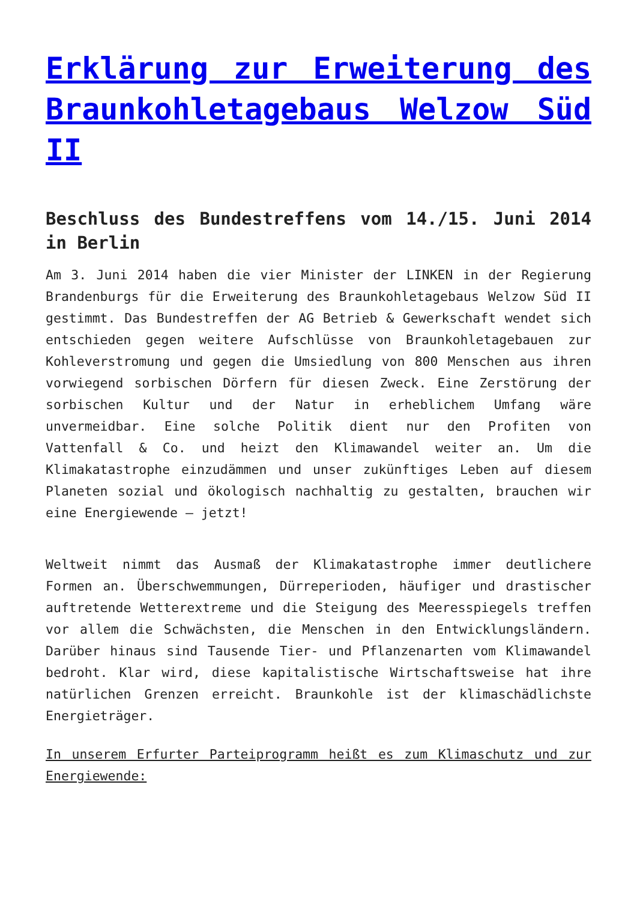Erklärung zur Erweiterung des Braunkohletagebaus Welzow Süd II
Beschluss des Bundestreffens vom 14./15. Juni 2014 in Berlin
Am 3. Juni 2014 haben die vier Minister der LINKEN in der Regierung Brandenburgs für die Erweiterung des Braunkohletagebaus Welzow Süd II gestimmt. Das Bundestreffen der AG Betrieb & Gewerkschaft wendet sich entschieden gegen weitere Aufschlüsse von Braunkohletagebauen zur Kohleverstromung und gegen die Umsiedlung von 800 Menschen aus ihren vorwiegend sorbischen Dörfern für diesen Zweck. Eine Zerstörung der sorbischen Kultur und der Natur in erheblichem Umfang wäre unvermeidbar. Eine solche Politik dient nur den Profiten von Vattenfall & Co. und heizt den Klimawandel weiter an. Um die Klimakatastrophe einzudämmen und unser zukünftiges Leben auf diesem Planeten sozial und ökologisch nachhaltig zu gestalten, brauchen wir eine Energiewende – jetzt!
Weltweit nimmt das Ausmaß der Klimakatastrophe immer deutlichere Formen an. Überschwemmungen, Dürreperioden, häufiger und drastischer auftretende Wetterextreme und die Steigung des Meeresspiegels treffen vor allem die Schwächsten, die Menschen in den Entwicklungsländern. Darüber hinaus sind Tausende Tier- und Pflanzenarten vom Klimawandel bedroht. Klar wird, diese kapitalistische Wirtschaftsweise hat ihre natürlichen Grenzen erreicht. Braunkohle ist der klimaschädlichste Energieträger.
In unserem Erfurter Parteiprogramm heißt es zum Klimaschutz und zur Energiewende: